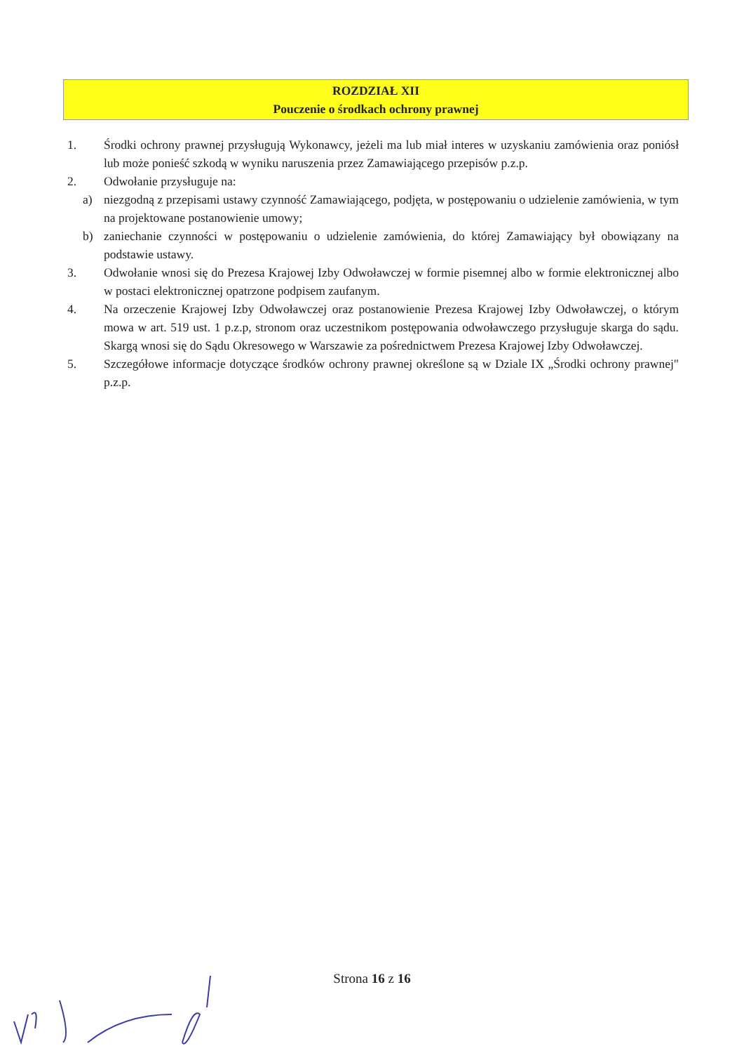ROZDZIAŁ XII
Pouczenie o środkach ochrony prawnej
1. Środki ochrony prawnej przysługują Wykonawcy, jeżeli ma lub miał interes w uzyskaniu zamówienia oraz poniósł lub może ponieść szkodą w wyniku naruszenia przez Zamawiającego przepisów p.z.p.
2. Odwołanie przysługuje na:
a) niezgodną z przepisami ustawy czynność Zamawiającego, podjęta, w postępowaniu o udzielenie zamówienia, w tym na projektowane postanowienie umowy;
b) zaniechanie czynności w postępowaniu o udzielenie zamówienia, do której Zamawiający był obowiązany na podstawie ustawy.
3. Odwołanie wnosi się do Prezesa Krajowej Izby Odwoławczej w formie pisemnej albo w formie elektronicznej albo w postaci elektronicznej opatrzone podpisem zaufanym.
4. Na orzeczenie Krajowej Izby Odwoławczej oraz postanowienie Prezesa Krajowej Izby Odwoławczej, o którym mowa w art. 519 ust. 1 p.z.p, stronom oraz uczestnikom postępowania odwoławczego przysługuje skarga do sądu. Skargą wnosi się do Sądu Okresowego w Warszawie za pośrednictwem Prezesa Krajowej Izby Odwoławczej.
5. Szczegółowe informacje dotyczące środków ochrony prawnej określone są w Dziale IX „Środki ochrony prawnej" p.z.p.
Strona 16 z 16